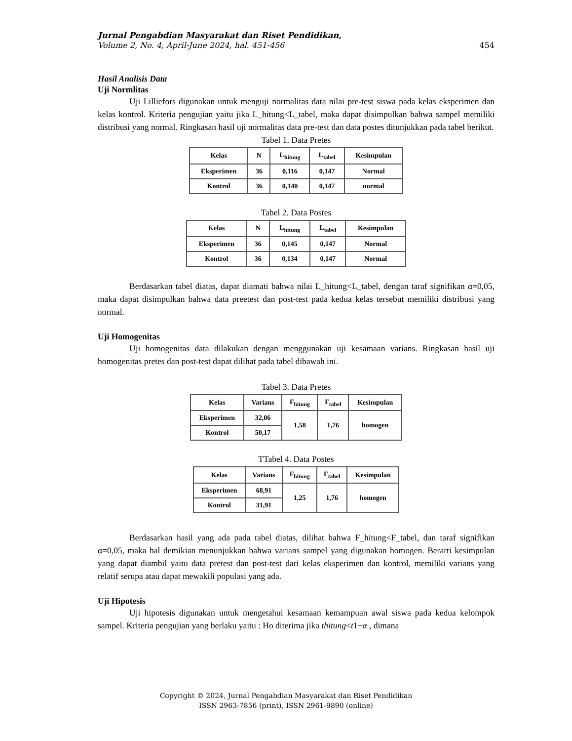Jurnal Pengabdian Masyarakat dan Riset Pendidikan,
Volume 2, No. 4, April-June 2024, hal. 451-456 454
Hasil Analisis Data
Uji Normlitas
Uji Lilliefors digunakan untuk menguji normalitas data nilai pre-test siswa pada kelas eksperimen dan kelas kontrol. Kriteria pengujian yaitu jika L_hitung<L_tabel, maka dapat disimpulkan bahwa sampel memiliki distribusi yang normal. Ringkasan hasil uji normalitas data pre-test dan data postes ditunjukkan pada tabel berikut.
Tabel 1. Data Pretes
| Kelas | N | L<sub>hitung</sub> | L<sub>tabel</sub> | Kesimpulan |
| --- | --- | --- | --- | --- |
| Eksperimen | 36 | 0,116 | 0,147 | Normal |
| Kontrol | 36 | 0,140 | 0,147 | normal |
Tabel 2. Data Postes
| Kelas | N | L<sub>hitung</sub> | L<sub>tabel</sub> | Kesimpulan |
| --- | --- | --- | --- | --- |
| Eksperimen | 36 | 0,145 | 0,147 | Normal |
| Kontrol | 36 | 0,134 | 0,147 | Normal |
Berdasarkan tabel diatas, dapat diamati bahwa nilai L_hitung<L_tabel, dengan taraf signifikan α=0,05, maka dapat disimpulkan bahwa data preetest dan post-test pada kedua kelas tersebut memiliki distribusi yang normal.
Uji Homogenitas
Uji homogenitas data dilakukan dengan menggunakan uji kesamaan varians. Ringkasan hasil uji homogenitas pretes dan post-test dapat dilihat pada tabel dibawah ini.
Tabel 3. Data Pretes
| Kelas | Varians | F<sub>hitung</sub> | F<sub>tabel</sub> | Kesimpulan |
| --- | --- | --- | --- | --- |
| Eksperimen | 32,06 | 1,58 | 1,76 | homogen |
| Kontrol | 50,17 | | | |
TTabel 4. Data Postes
| Kelas | Varians | F<sub>hitung</sub> | F<sub>tabel</sub> | Kesimpulan |
| --- | --- | --- | --- | --- |
| Eksperimen | 68,91 | 1,25 | 1,76 | homogen |
| Kontrol | 31,91 | | | |
Berdasarkan hasil yang ada pada tabel diatas, dilihat bahwa F_hitung<F_tabel, dan taraf signifikan α=0,05, maka hal demikian menunjukkan bahwa varians sampel yang digunakan homogen. Berarti kesimpulan yang dapat diambil yaitu data pretest dan post-test dari kelas eksperimen dan kontrol, memiliki varians yang relatif serupa atau dapat mewakili populasi yang ada.
Uji Hipotesis
Uji hipotesis digunakan untuk mengetahui kesamaan kemampuan awal siswa pada kedua kelompok sampel. Kriteria pengujian yang berlaku yaitu : Ho diterima jika thitung<t1−α , dimana
Copyright © 2024, Jurnal Pengabdian Masyarakat dan Riset Pendidikan
ISSN 2963-7856 (print), ISSN 2961-9890 (online)